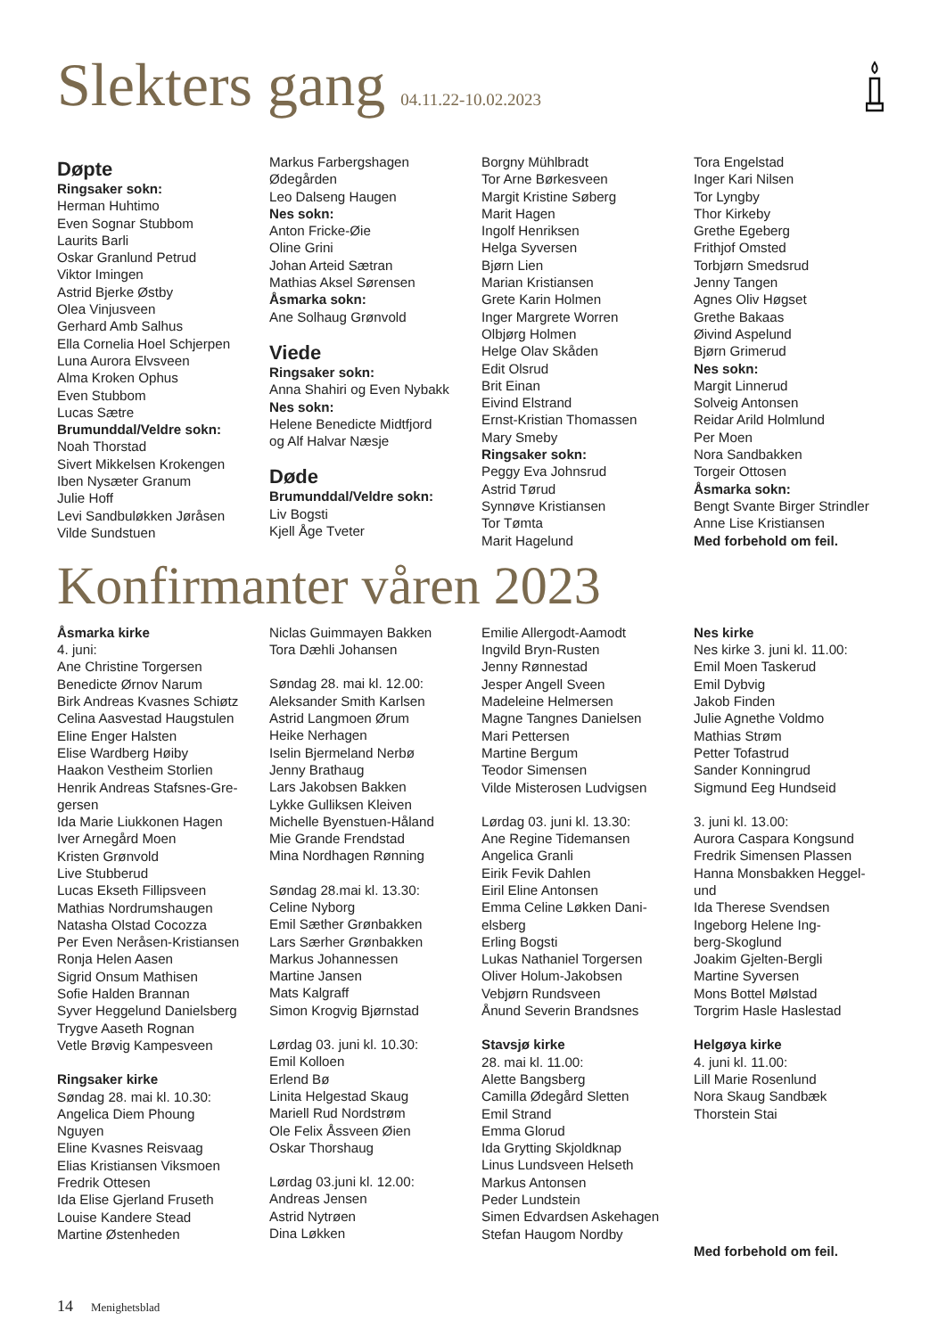Slekters gang 04.11.22-10.02.2023
Døpte
Ringsaker sokn:
Herman Huhtimo
Even Sognar Stubbom
Laurits Barli
Oskar Granlund Petrud
Viktor Imingen
Astrid Bjerke Østby
Olea Vinjusveen
Gerhard Amb Salhus
Ella Cornelia Hoel Schjerpen
Luna Aurora Elvsveen
Alma Kroken Ophus
Even Stubbom
Lucas Sætre
Brumunddal/Veldre sokn:
Noah Thorstad
Sivert Mikkelsen Krokengen
Iben Nysæter Granum
Julie Hoff
Levi Sandbuløkken Jøråsen
Vilde Sundstuen
Markus Farbergshagen
Ødegården
Leo Dalseng Haugen
Nes sokn:
Anton Fricke-Øie
Oline Grini
Johan Arteid Sætran
Mathias Aksel Sørensen
Åsmarka sokn:
Ane Solhaug Grønvold
Viede
Ringsaker sokn:
Anna Shahiri og Even Nybakk
Nes sokn:
Helene Benedicte Midtfjord
og Alf Halvar Næsje
Døde
Brumunddal/Veldre sokn:
Liv Bogsti
Kjell Åge Tveter
Borgny Mühlbradt
Tor Arne Børkesveen
Margit Kristine Søberg
Marit Hagen
Ingolf Henriksen
Helga Syversen
Bjørn Lien
Marian Kristiansen
Grete Karin Holmen
Inger Margrete Worren
Olbjørg Holmen
Helge Olav Skåden
Edit Olsrud
Brit Einan
Eivind Elstrand
Ernst-Kristian Thomassen
Mary Smeby
Ringsaker sokn:
Peggy Eva Johnsrud
Astrid Tørud
Synnøve Kristiansen
Tor Tømta
Marit Hagelund
Tora Engelstad
Inger Kari Nilsen
Tor Lyngby
Thor Kirkeby
Grethe Egeberg
Frithjof Omsted
Torbjørn Smedsrud
Jenny Tangen
Agnes Oliv Høgset
Grethe Bakaas
Øivind Aspelund
Bjørn Grimerud
Nes sokn:
Margit Linnerud
Solveig Antonsen
Reidar Arild Holmlund
Per Moen
Nora Sandbakken
Torgeir Ottosen
Åsmarka sokn:
Bengt Svante Birger Strindler
Anne Lise Kristiansen
Med forbehold om feil.
Konfirmanter våren 2023
Åsmarka kirke
4. juni:
Ane Christine Torgersen
Benedicte Ørnov Narum
Birk Andreas Kvasnes Schiøtz
Celina Aasvestad Haugstulen
Eline Enger Halsten
Elise Wardberg Høiby
Haakon Vestheim Storlien
Henrik Andreas Stafsnes-Gre-
gersen
Ida Marie Liukkonen Hagen
Iver Arnegård Moen
Kristen Grønvold
Live Stubberud
Lucas Ekseth Fillipsveen
Mathias Nordrumshaugen
Natasha Olstad Cocozza
Per Even Neråsen-Kristiansen
Ronja Helen Aasen
Sigrid Onsum Mathisen
Sofie Halden Brannan
Syver Heggelund Danielsberg
Trygve Aaseth Rognan
Vetle Brøvig Kampesveen
Ringsaker kirke
Søndag 28. mai kl. 10.30:
Angelica Diem Phoung
Nguyen
Eline Kvasnes Reisvaag
Elias Kristiansen Viksmoen
Fredrik Ottesen
Ida Elise Gjerland Fruseth
Louise Kandere Stead
Martine Østenheden
Niclas Guimmayen Bakken
Tora Dæhli Johansen
Søndag 28. mai kl. 12.00:
Aleksander Smith Karlsen
Astrid Langmoen Ørum
Heike Nerhagen
Iselin Bjermeland Nerbø
Jenny Brathaug
Lars Jakobsen Bakken
Lykke Gulliksen Kleiven
Michelle Byenstuen-Håland
Mie Grande Frendstad
Mina Nordhagen Rønning
Søndag 28.mai kl. 13.30:
Celine Nyborg
Emil Sæther Grønbakken
Lars Særher Grønbakken
Markus Johannessen
Martine Jansen
Mats Kalgraff
Simon Krogvig Bjørnstad
Lørdag 03. juni kl. 10.30:
Emil Kolloen
Erlend Bø
Linita Helgestad Skaug
Mariell Rud Nordstrøm
Ole Felix Åssveen Øien
Oskar Thorshaug
Lørdag 03.juni kl. 12.00:
Andreas Jensen
Astrid Nytrøen
Dina Løkken
Emilie Allergodt-Aamodt
Ingvild Bryn-Rusten
Jenny Rønnestad
Jesper Angell Sveen
Madeleine Helmersen
Magne Tangnes Danielsen
Mari Pettersen
Martine Bergum
Teodor Simensen
Vilde Misterosen Ludvigsen
Lørdag 03. juni kl. 13.30:
Ane Regine Tidemansen
Angelica Granli
Eirik Fevik Dahlen
Eiril Eline Antonsen
Emma Celine Løkken Dani-
elsberg
Erling Bogsti
Lukas Nathaniel Torgersen
Oliver Holum-Jakobsen
Vebjørn Rundsveen
Ånund Severin Brandsnes
Stavsjø kirke
28. mai kl. 11.00:
Alette Bangsberg
Camilla Ødegård Sletten
Emil Strand
Emma Glorud
Ida Grytting Skjoldknap
Linus Lundsveen Helseth
Markus Antonsen
Peder Lundstein
Simen Edvardsen Askehagen
Stefan Haugom Nordby
Nes kirke
Nes kirke 3. juni kl. 11.00:
Emil Moen Taskerud
Emil Dybvig
Jakob Finden
Julie Agnethe Voldmo
Mathias Strøm
Petter Tofastrud
Sander Konningrud
Sigmund Eeg Hundseid
3. juni kl. 13.00:
Aurora Caspara Kongsund
Fredrik Simensen Plassen
Hanna Monsbakken Heggel-
und
Ida Therese Svendsen
Ingeborg Helene Ing-
berg-Skoglund
Joakim Gjelten-Bergli
Martine Syversen
Mons Bottel Mølstad
Torgrim Hasle Haslestad
Helgøya kirke
4. juni kl. 11.00:
Lill Marie Rosenlund
Nora Skaug Sandbæk
Thorstein Stai
Med forbehold om feil.
14 Menighetsblad